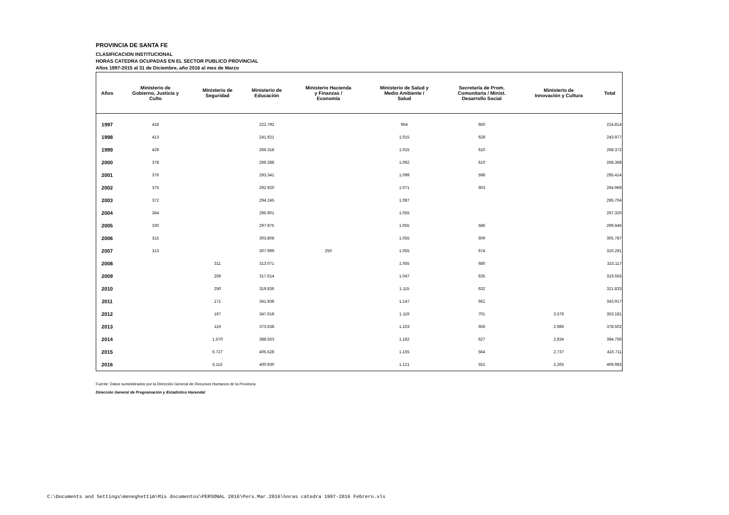PROVINCIA DE SANTA FE
CLASIFICACION INSTITUCIONAL
HORAS CATEDRA OCUPADAS EN EL SECTOR PUBLICO PROVINCIAL
Años 1997-2015 al 31 de Diciembre, año 2016 al mes de Marzo
| Años | Ministerio de Gobierno, Justicia y Culto | Ministerio de Seguridad | Ministerio de Educación | Ministerio Hacienda y Finanzas / Economía | Ministerio de Salud y Medio Ambiente / Salud | Secretaría de Prom. Comunitaria / Minist. Desarrollo Social | Ministerio de Innovación y Cultura | Total |
| --- | --- | --- | --- | --- | --- | --- | --- | --- |
| 1997 | 418 | | 222.792 | | 954 | 650 | | 224.814 |
| 1998 | 413 | | 241.921 | | 1.015 | 628 | | 243.977 |
| 1999 | 429 | | 266.318 | | 1.015 | 610 | | 268.372 |
| 2000 | 378 | | 266.288 | | 1.092 | 610 | | 268.368 |
| 2001 | 376 | | 293.341 | | 1.099 | 598 | | 295.414 |
| 2002 | 375 | | 292.920 | | 1.071 | 603 | | 294.969 |
| 2003 | 372 | | 294.245 | | 1.087 | | | 295.704 |
| 2004 | 364 | | 295.901 | | 1.055 | | | 297.320 |
| 2005 | 330 | | 297.975 | | 1.055 | 586 | | 299.946 |
| 2006 | 315 | | 303.808 | | 1.055 | 609 | | 305.787 |
| 2007 | 313 | | 307.999 | 250 | 1.055 | 674 | | 310.291 |
| 2008 | | 311 | 313.071 | | 1.055 | 680 | | 315.117 |
| 2009 | | 259 | 317.614 | | 1.047 | 635 | | 319.555 |
| 2010 | | 250 | 319.836 | | 1.115 | 632 | | 321.833 |
| 2011 | | 171 | 341.938 | | 1.147 | 661 | | 343.917 |
| 2012 | | 167 | 347.618 | | 1.119 | 701 | 3.576 | 353.181 |
| 2013 | | 119 | 373.638 | | 1.103 | 656 | 2.986 | 378.502 |
| 2014 | | 1.570 | 388.563 | | 1.162 | 627 | 2.834 | 394.756 |
| 2015 | | 6.727 | 405.528 | | 1.155 | 564 | 2.737 | 416.711 |
| 2016 | | 5.115 | 400.930 | | 1.121 | 552 | 2.265 | 409.983 |
Fuente: Datos suministrados por la Dirección General de Recursos Humanos de la Provincia
Dirección General de Programación y Estadística Hacendal
C:\Documents and Settings\meneghettim\Mis documentos\PERSONAL 2016\Pers.Mar.2016\horas cátedra 1997-2016 Febrero.xls